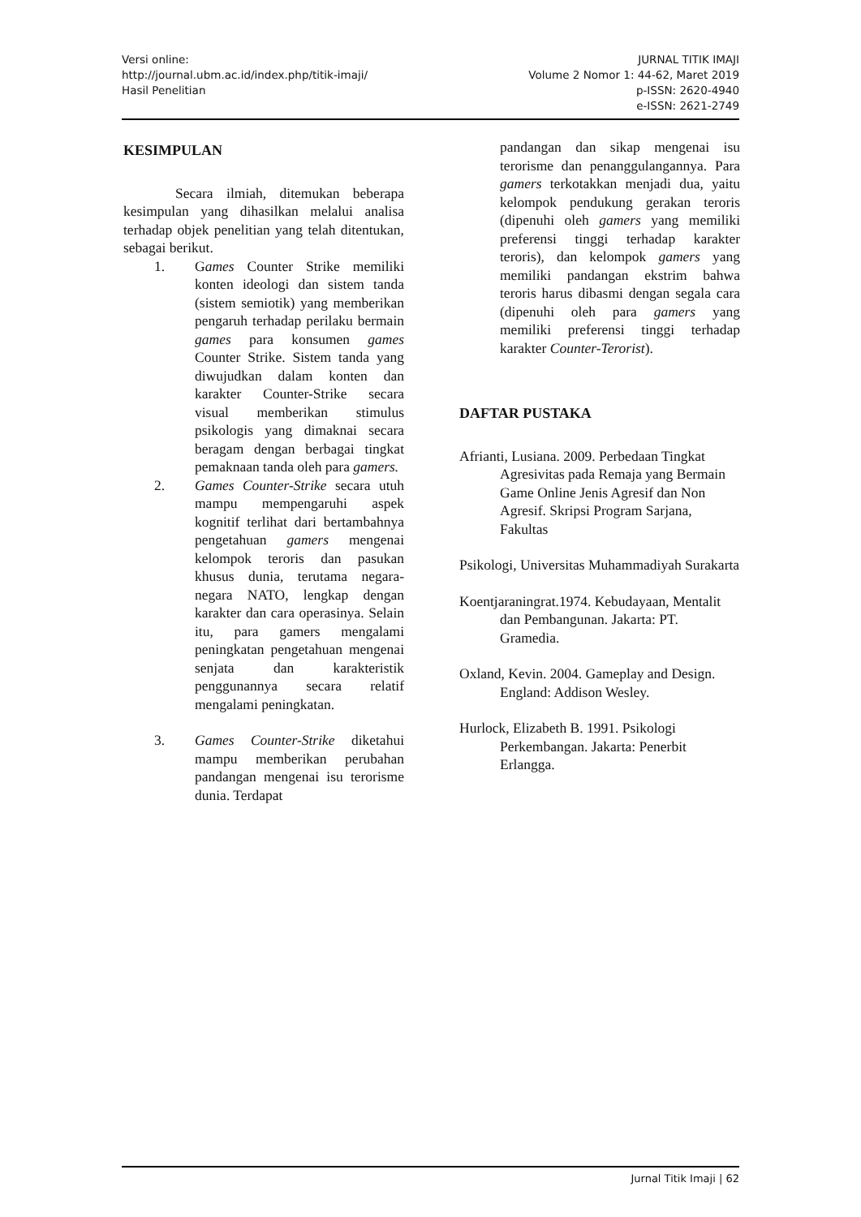Versi online:
http://journal.ubm.ac.id/index.php/titik-imaji/
Hasil Penelitian
JURNAL TITIK IMAJI
Volume 2 Nomor 1: 44-62, Maret 2019
p-ISSN: 2620-4940
e-ISSN: 2621-2749
KESIMPULAN
Secara ilmiah, ditemukan beberapa kesimpulan yang dihasilkan melalui analisa terhadap objek penelitian yang telah ditentukan, sebagai berikut.
1. Games Counter Strike memiliki konten ideologi dan sistem tanda (sistem semiotik) yang memberikan pengaruh terhadap perilaku bermain games para konsumen games Counter Strike. Sistem tanda yang diwujudkan dalam konten dan karakter Counter-Strike secara visual memberikan stimulus psikologis yang dimaknai secara beragam dengan berbagai tingkat pemaknaan tanda oleh para gamers.
2. Games Counter-Strike secara utuh mampu mempengaruhi aspek kognitif terlihat dari bertambahnya pengetahuan gamers mengenai kelompok teroris dan pasukan khusus dunia, terutama negara-negara NATO, lengkap dengan karakter dan cara operasinya. Selain itu, para gamers mengalami peningkatan pengetahuan mengenai senjata dan karakteristik penggunannya secara relatif mengalami peningkatan.
3. Games Counter-Strike diketahui mampu memberikan perubahan pandangan mengenai isu terorisme dunia. Terdapat
pandangan dan sikap mengenai isu terorisme dan penanggulangannya. Para gamers terkotakkan menjadi dua, yaitu kelompok pendukung gerakan teroris (dipenuhi oleh gamers yang memiliki preferensi tinggi terhadap karakter teroris), dan kelompok gamers yang memiliki pandangan ekstrim bahwa teroris harus dibasmi dengan segala cara (dipenuhi oleh para gamers yang memiliki preferensi tinggi terhadap karakter Counter-Terorist).
DAFTAR PUSTAKA
Afrianti, Lusiana. 2009. Perbedaan Tingkat Agresivitas pada Remaja yang Bermain Game Online Jenis Agresif dan Non Agresif. Skripsi Program Sarjana, Fakultas
Psikologi, Universitas Muhammadiyah Surakarta
Koentjaraningrat.1974. Kebudayaan, Mentalit dan Pembangunan. Jakarta: PT. Gramedia.
Oxland, Kevin. 2004. Gameplay and Design. England: Addison Wesley.
Hurlock, Elizabeth B. 1991. Psikologi Perkembangan. Jakarta: Penerbit Erlangga.
Jurnal Titik Imaji | 62